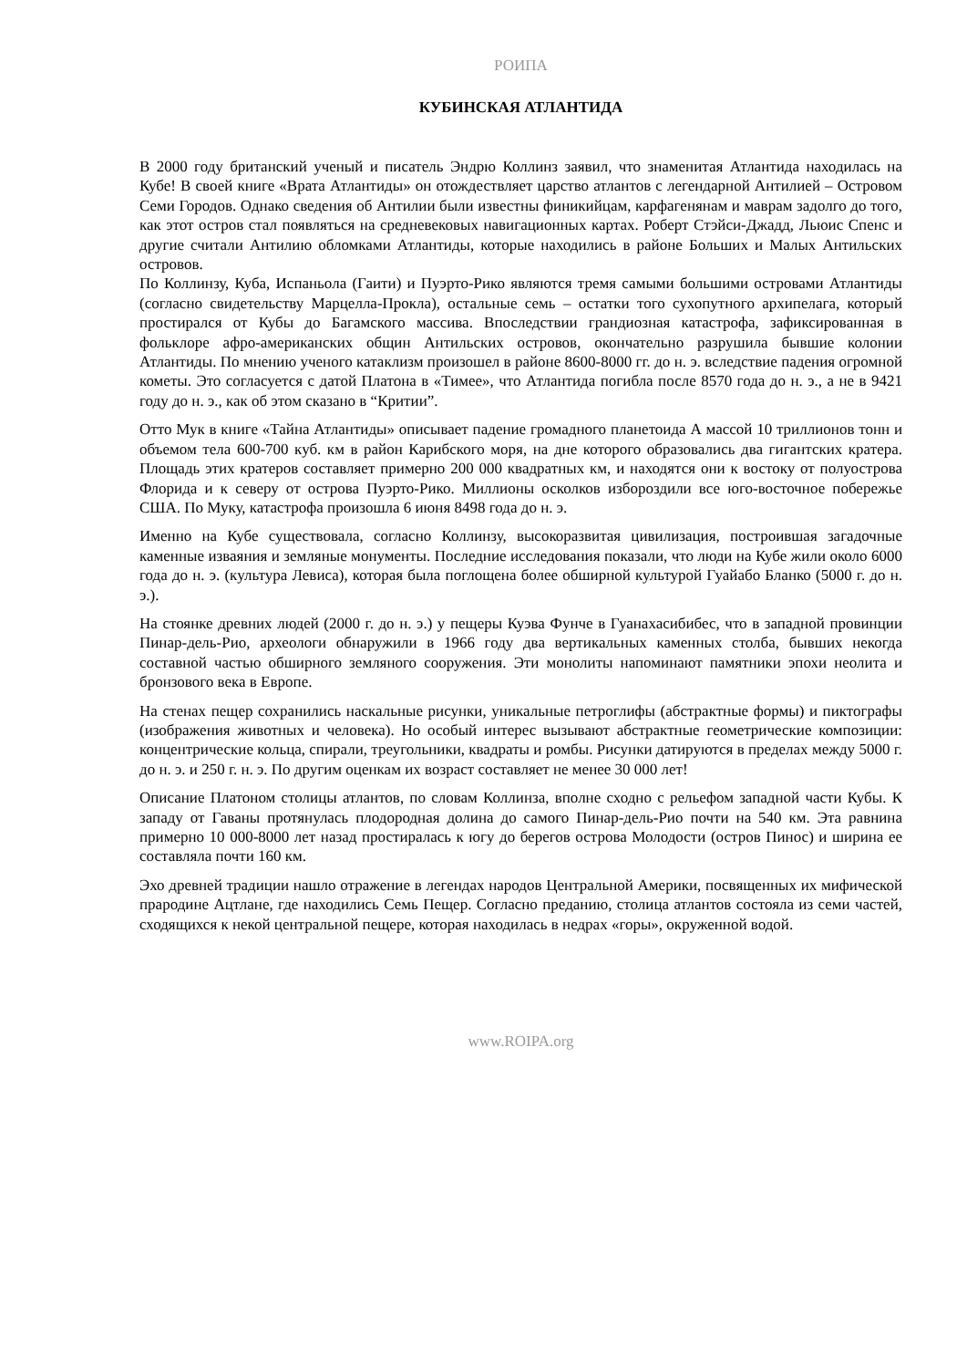РОИПА
КУБИНСКАЯ АТЛАНТИДА
В 2000 году британский ученый и писатель Эндрю Коллинз заявил, что знаменитая Атлантида находилась на Кубе! В своей книге «Врата Атлантиды» он отождествляет царство атлантов с легендарной Антилией – Островом Семи Городов. Однако сведения об Антилии были известны финикийцам, карфагенянам и маврам задолго до того, как этот остров стал появляться на средневековых навигационных картах. Роберт Стэйси-Джадд, Льюис Спенс и другие считали Антилию обломками Атлантиды, которые находились в районе Больших и Малых Антильских островов.
По Коллинзу, Куба, Испаньола (Гаити) и Пуэрто-Рико являются тремя самыми большими островами Атлантиды (согласно свидетельству Марцелла-Прокла), остальные семь – остатки того сухопутного архипелага, который простирался от Кубы до Багамского массива. Впоследствии грандиозная катастрофа, зафиксированная в фольклоре афро-американских общин Антильских островов, окончательно разрушила бывшие колонии Атлантиды. По мнению ученого катаклизм произошел в районе 8600-8000 гг. до н. э. вследствие падения огромной кометы. Это согласуется с датой Платона в «Тимее», что Атлантида погибла после 8570 года до н. э., а не в 9421 году до н. э., как об этом сказано в “Критии”.
Отто Мук в книге «Тайна Атлантиды» описывает падение громадного планетоида А массой 10 триллионов тонн и объемом тела 600-700 куб. км в район Карибского моря, на дне которого образовались два гигантских кратера. Площадь этих кратеров составляет примерно 200 000 квадратных км, и находятся они к востоку от полуострова Флорида и к северу от острова Пуэрто-Рико. Миллионы осколков избороздили все юго-восточное побережье США. По Муку, катастрофа произошла 6 июня 8498 года до н. э.
Именно на Кубе существовала, согласно Коллинзу, высокоразвитая цивилизация, построившая загадочные каменные изваяния и земляные монументы. Последние исследования показали, что люди на Кубе жили около 6000 года до н. э. (культура Левиса), которая была поглощена более обширной культурой Гуайабо Бланко (5000 г. до н. э.).
На стоянке древних людей (2000 г. до н. э.) у пещеры Куэва Фунче в Гуанахасибибес, что в западной провинции Пинар-дель-Рио, археологи обнаружили в 1966 году два вертикальных каменных столба, бывших некогда составной частью обширного земляного сооружения. Эти монолиты напоминают памятники эпохи неолита и бронзового века в Европе.
На стенах пещер сохранились наскальные рисунки, уникальные петроглифы (абстрактные формы) и пиктографы (изображения животных и человека). Но особый интерес вызывают абстрактные геометрические композиции: концентрические кольца, спирали, треугольники, квадраты и ромбы. Рисунки датируются в пределах между 5000 г. до н. э. и 250 г. н. э. По другим оценкам их возраст составляет не менее 30 000 лет!
Описание Платоном столицы атлантов, по словам Коллинза, вполне сходно с рельефом западной части Кубы. К западу от Гаваны протянулась плодородная долина до самого Пинар-дель-Рио почти на 540 км. Эта равнина примерно 10 000-8000 лет назад простиралась к югу до берегов острова Молодости (остров Пинос) и ширина ее составляла почти 160 км.
Эхо древней традиции нашло отражение в легендах народов Центральной Америки, посвященных их мифической прародине Ацтлане, где находились Семь Пещер. Согласно преданию, столица атлантов состояла из семи частей, сходящихся к некой центральной пещере, которая находилась в недрах «горы», окруженной водой.
www.ROIPA.org